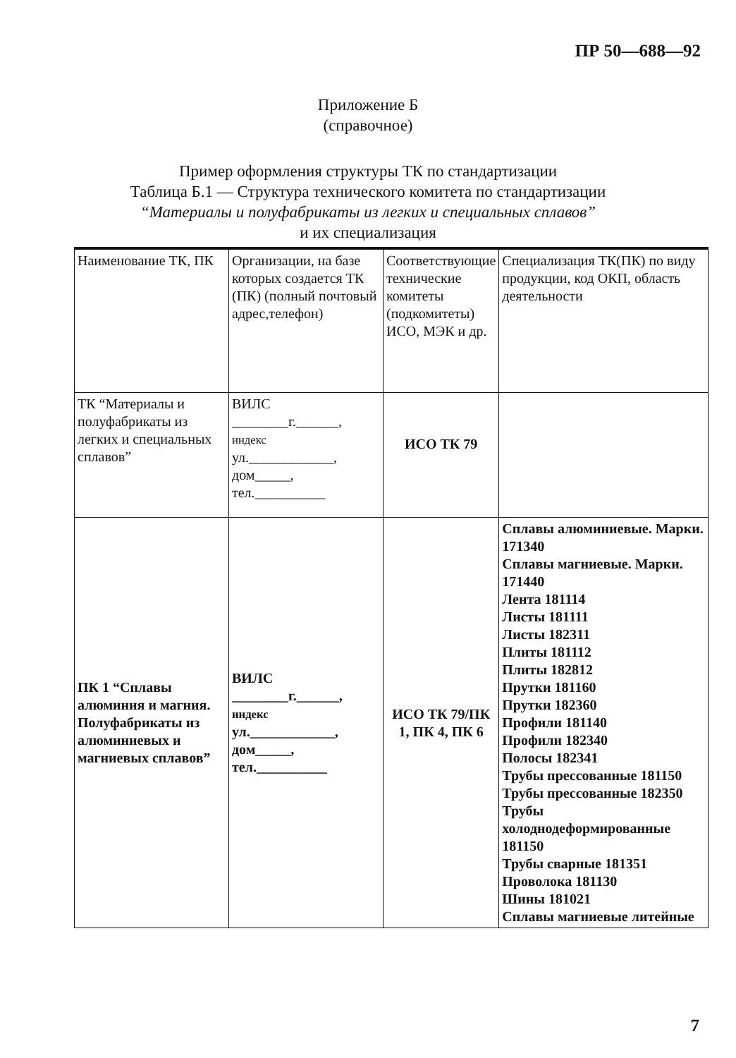ПР 50—688—92
Приложение Б
(справочное)
Пример оформления структуры ТК по стандартизации
Таблица Б.1 — Структура технического комитета по стандартизации
“Материалы и полуфабрикаты из легких и специальных сплавов”
и их специализация
| Наименование ТК, ПК | Организации, на базе которых создается ТК (ПК) (полный почтовый адрес,телефон) | Соответствующие технические комитеты (подкомитеты) ИСО, МЭК и др. | Специализация ТК(ПК) по виду продукции, код ОКП, область деятельности |
| --- | --- | --- | --- |
| ТК “Материалы и полуфабрикаты из легких и специальных сплавов” | ВИЛС ________г.______, индекс ул.____________, дом_____, тел.__________ | ИСО ТК 79 | |
| ПК 1 “Сплавы алюминия и магния. Полуфабрикаты из алюминиевых и магниевых сплавов” | ВИЛС ________г.______, индекс ул.____________, дом_____, тел.__________ | ИСО ТК 79/ПК 1, ПК 4, ПК 6 | Сплавы алюминиевые. Марки. 171340 Сплавы магниевые. Марки. 171440 Лента 181114 Листы 181111 Листы 182311 Плиты 181112 Плиты 182812 Прутки 181160 Прутки 182360 Профили 181140 Профили 182340 Полосы 182341 Трубы прессованные 181150 Трубы прессованные 182350 Трубы холоднодеформированные 181150 Трубы сварные 181351 Проволока 181130 Шины 181021 Сплавы магниевые литейные |
7